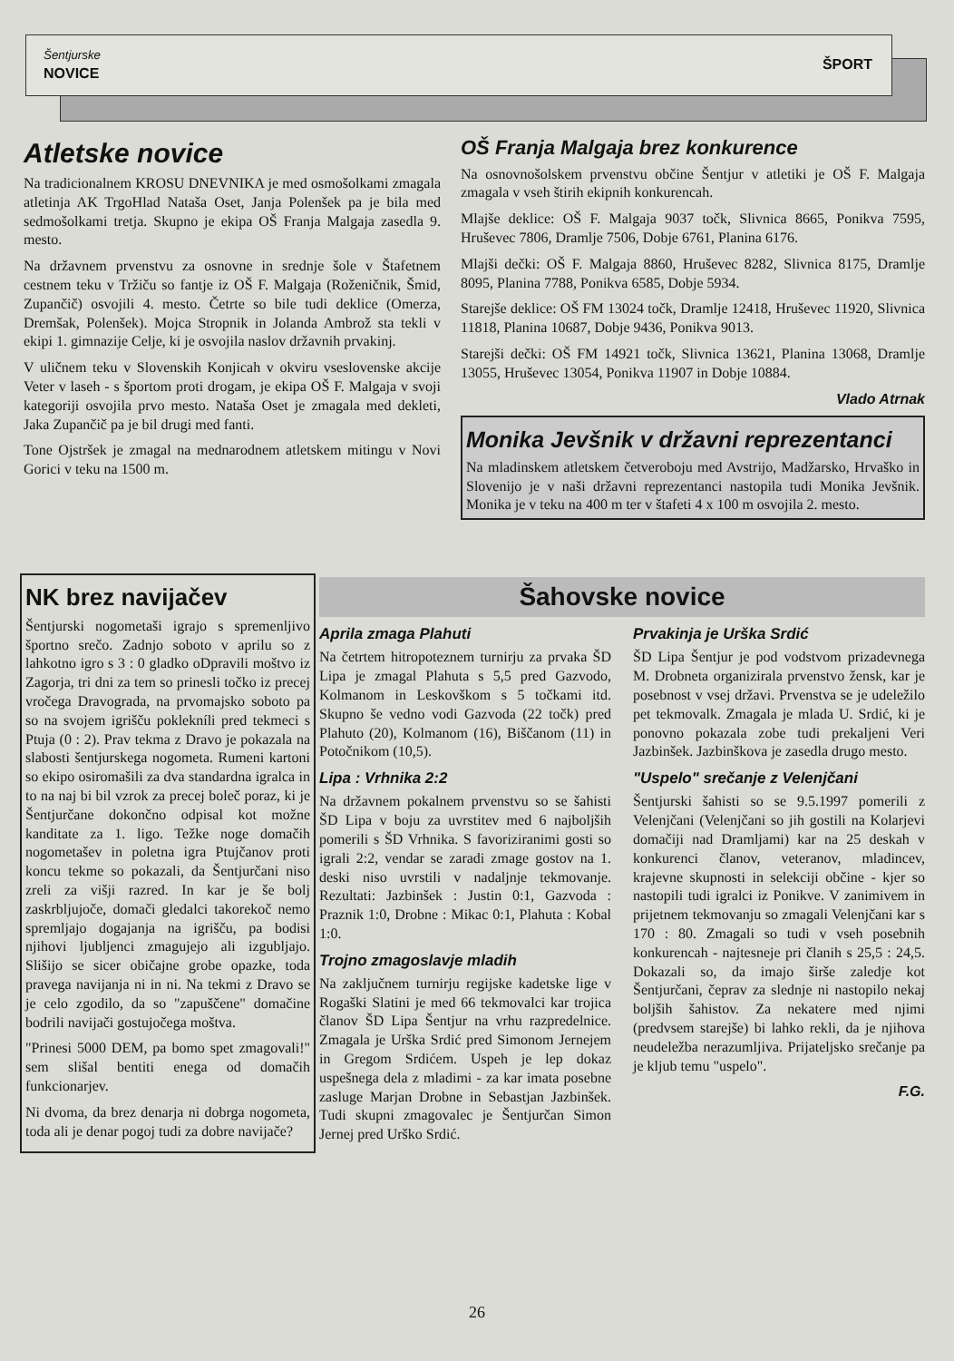Šentjurske
NOVICE ŠPORT
Atletske novice
Na tradicionalnem KROSU DNEVNIKA je med osmošolkami zmagala atletinja AK TrgoHlad Nataša Oset, Janja Polenšek pa je bila med sedmošolkami tretja. Skupno je ekipa OŠ Franja Malgaja zasedla 9. mesto.
Na državnem prvenstvu za osnovne in srednje šole v Štafetnem cestnem teku v Tržiču so fantje iz OŠ F. Malgaja (Roženičnik, Šmid, Zupančič) osvojili 4. mesto. Četrte so bile tudi deklice (Omerza, Dremšak, Polenšek). Mojca Stropnik in Jolanda Ambrož sta tekli v ekipi 1. gimnazije Celje, ki je osvojila naslov državnih prvakinj.
V uličnem teku v Slovenskih Konjicah v okviru vseslovenske akcije Veter v laseh - s športom proti drogam, je ekipa OŠ F. Malgaja v svoji kategoriji osvojila prvo mesto. Nataša Oset je zmagala med dekleti, Jaka Zupančič pa je bil drugi med fanti.
Tone Ojstršek je zmagal na mednarodnem atletskem mitingu v Novi Gorici v teku na 1500 m.
OŠ Franja Malgaja brez konkurence
Na osnovnošolskem prvenstvu občine Šentjur v atletiki je OŠ F. Malgaja zmagala v vseh štirih ekipnih konkurencah.
Mlajše deklice: OŠ F. Malgaja 9037 točk, Slivnica 8665, Ponikva 7595, Hruševec 7806, Dramlje 7506, Dobje 6761, Planina 6176.
Mlajši dečki: OŠ F. Malgaja 8860, Hruševec 8282, Slivnica 8175, Dramlje 8095, Planina 7788, Ponikva 6585, Dobje 5934.
Starejše deklice: OŠ FM 13024 točk, Dramlje 12418, Hruševec 11920, Slivnica 11818, Planina 10687, Dobje 9436, Ponikva 9013.
Starejši dečki: OŠ FM 14921 točk, Slivnica 13621, Planina 13068, Dramlje 13055, Hruševec 13054, Ponikva 11907 in Dobje 10884.
Vlado Atrnak
Monika Jevšnik v državni reprezentanci
Na mladinskem atletskem četveroboju med Avstrijo, Madžarsko, Hrvaško in Slovenijo je v naši državni reprezentanci nastopila tudi Monika Jevšnik. Monika je v teku na 400 m ter v štafeti 4 x 100 m osvojila 2. mesto.
NK brez navijačev
Šentjurski nogometaši igrajo s spremenljivo športno srečo. Zadnjo soboto v aprilu so z lahkotno igro s 3 : 0 gladko oDpravili moštvo iz Zagorja, tri dni za tem so prinesli točko iz precej vročega Dravograda, na prvomajsko soboto pa so na svojem igrišču poklekníli pred tekmeci s Ptuja (0 : 2). Prav tekma z Dravo je pokazala na slabosti šentjurskega nogometa. Rumeni kartoni so ekipo osiromašili za dva standardna igralca in to na naj bi bil vzrok za precej boleč poraz, ki je Šentjurčane dokončno odpisal kot možne kanditate za 1. ligo. Težke noge domačih nogometašev in poletna igra Ptujčanov proti koncu tekme so pokazali, da Šentjurčani niso zreli za višji razred. In kar je še bolj zaskrbljujoče, domači gledalci takorekoč nemo spremljajo dogajanja na igrišču, pa bodisi njihovi ljubljenci zmagujejo ali izgubljajo. Slišijo se sicer običajne grobe opazke, toda pravega navijanja ni in ni. Na tekmi z Dravo se je celo zgodilo, da so "zapuščene" domačine bodrili navijači gostujočega moštva.
"Prinesi 5000 DEM, pa bomo spet zmagovali!" sem slišal bentiti enega od domačih funkcionarjev.
Ni dvoma, da brez denarja ni dobrga nogometa, toda ali je denar pogoj tudi za dobre navijače?
Šahovske novice
Aprila zmaga Plahuti
Na četrtem hitropoteznem turnirju za prvaka ŠD Lipa je zmagal Plahuta s 5,5 pred Gazvodo, Kolmanom in Leskovškom s 5 točkami itd. Skupno še vedno vodi Gazvoda (22 točk) pred Plahuto (20), Kolmanom (16), Biščanom (11) in Potočnikom (10,5).
Lipa : Vrhnika 2:2
Na državnem pokalnem prvenstvu so se šahisti ŠD Lipa v boju za uvrstitev med 6 najboljših pomerili s ŠD Vrhnika. S favoriziranimi gosti so igrali 2:2, vendar se zaradi zmage gostov na 1. deski niso uvrstili v nadaljnje tekmovanje. Rezultati: Jazbinšek : Justin 0:1, Gazvoda : Praznik 1:0, Drobne : Mikac 0:1, Plahuta : Kobal 1:0.
Trojno zmagoslavje mladih
Na zaključnem turnirju regijske kadetske lige v Rogaški Slatini je med 66 tekmovalci kar trojica članov ŠD Lipa Šentjur na vrhu razpredelnice. Zmagala je Urška Srdić pred Simonom Jernejem in Gregom Srdićem. Uspeh je lep dokaz uspešnega dela z mladimi - za kar imata posebne zasluge Marjan Drobne in Sebastjan Jazbinšek. Tudi skupni zmagovalec je Šentjurčan Simon Jernej pred Urško Srdić.
Prvakinja je Urška Srdić
ŠD Lipa Šentjur je pod vodstvom prizadevnega M. Drobneta organizirala prvenstvo žensk, kar je posebnost v vsej državi. Prvenstva se je udeležilo pet tekmovalk. Zmagala je mlada U. Srdić, ki je ponovno pokazala zobe tudi prekaljeni Veri Jazbinšek. Jazbinškova je zasedla drugo mesto.
"Uspelo" srečanje z Velenjčani
Šentjurski šahisti so se 9.5.1997 pomerili z Velenjčani (Velenjčani so jih gostili na Kolarjevi domačiji nad Dramljami) kar na 25 deskah v konkurenci članov, veteranov, mladincev, krajevne skupnosti in selekciji občine - kjer so nastopili tudi igralci iz Ponikve. V zanimivem in prijetnem tekmovanju so zmagali Velenjčani kar s 170 : 80. Zmagali so tudi v vseh posebnih konkurencah - najtesneje pri članih s 25,5 : 24,5. Dokazali so, da imajo širše zaledje kot Šentjurčani, čeprav za slednje ni nastopilo nekaj boljših šahistov. Za nekatere med njimi (predvsem starejše) bi lahko rekli, da je njihova neudeležba nerazumljiva. Prijateljsko srečanje pa je kljub temu "uspelo".
F.G.
26